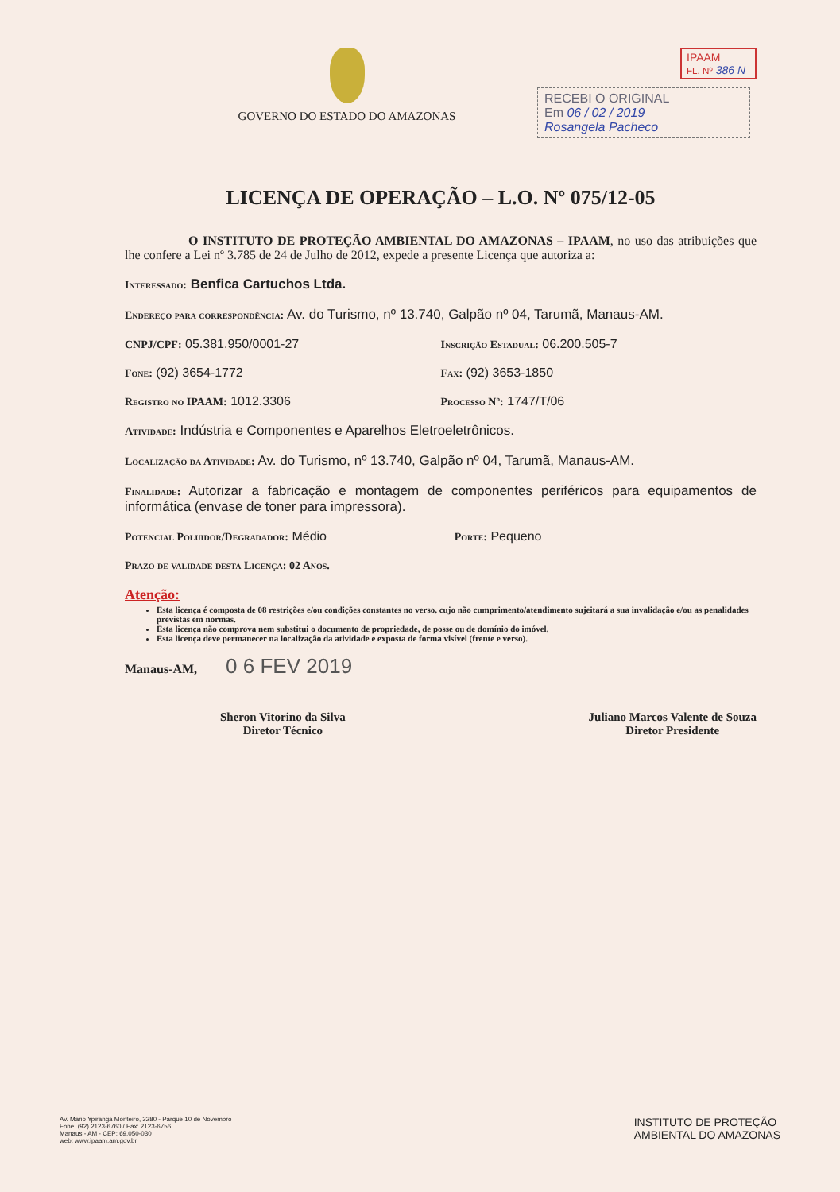GOVERNO DO ESTADO DO AMAZONAS IPAAM
FL. Nº 386 N
RECEBI O ORIGINAL
Em 06 / 02 / 2019
Rosangela Pacheco
LICENÇA DE OPERAÇÃO – L.O. Nº 075/12-05
     O INSTITUTO DE PROTEÇÃO AMBIENTAL DO AMAZONAS – IPAAM, no uso das atribuições que lhe confere a Lei nº 3.785 de 24 de Julho de 2012, expede a presente Licença que autoriza a:
Interessado: Benfica Cartuchos Ltda.
Endereço para correspondência: Av. do Turismo, nº 13.740, Galpão nº 04, Tarumã, Manaus-AM.
CNPJ/CPF: 05.381.950/0001-27 Inscrição Estadual: 06.200.505-7
Fone: (92) 3654-1772 Fax: (92) 3653-1850
Registro no IPAAM: 1012.3306 Processo Nº: 1747/T/06
Atividade: Indústria e Componentes e Aparelhos Eletroeletrônicos.
Localização da Atividade: Av. do Turismo, nº 13.740, Galpão nº 04, Tarumã, Manaus-AM.
Finalidade: Autorizar a fabricação e montagem de componentes periféricos para equipamentos de informática (envase de toner para impressora).
Potencial Poluidor/Degradador: Médio Porte: Pequeno
Prazo de validade desta Licença: 02 Anos.
Atenção:
Esta licença é composta de 08 restrições e/ou condições constantes no verso, cujo não cumprimento/atendimento sujeitará a sua invalidação e/ou as penalidades previstas em normas.
Esta licença não comprova nem substitui o documento de propriedade, de posse ou de domínio do imóvel.
Esta licença deve permanecer na localização da atividade e exposta de forma visível (frente e verso).
Manaus-AM,   0 6 FEV 2019
Sheron Vitorino da Silva
Diretor Técnico
Juliano Marcos Valente de Souza
Diretor Presidente
Av. Mario Ypiranga Monteiro, 3280 - Parque 10 de Novembro
Fone: (92) 2123-6760 / Fax: 2123-6756
Manaus - AM - CEP: 69.050-030
web: www.ipaam.am.gov.br
INSTITUTO DE PROTEÇÃO
AMBIENTAL DO AMAZONAS